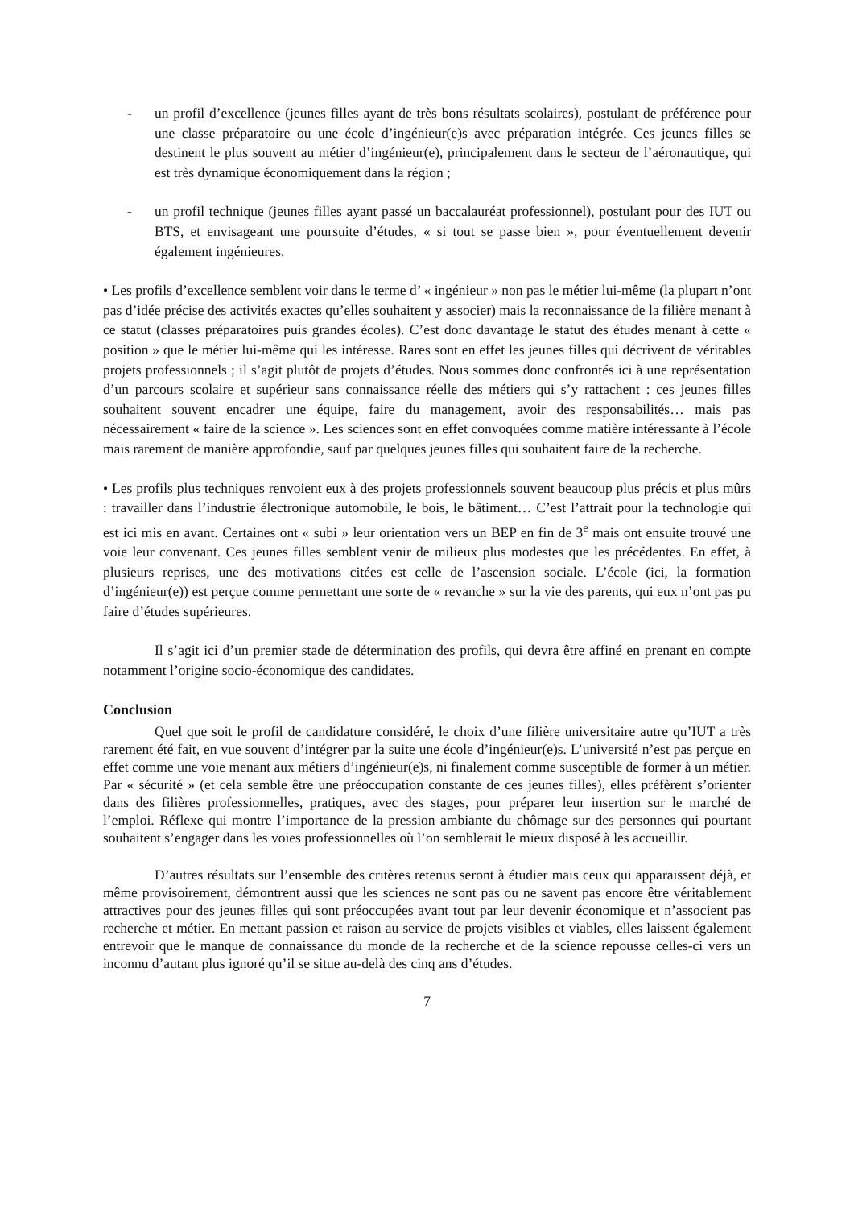- un profil d’excellence (jeunes filles ayant de très bons résultats scolaires), postulant de préférence pour une classe préparatoire ou une école d’ingénieur(e)s avec préparation intégrée. Ces jeunes filles se destinent le plus souvent au métier d’ingénieur(e), principalement dans le secteur de l’aéronautique, qui est très dynamique économiquement dans la région ;
- un profil technique (jeunes filles ayant passé un baccalauréat professionnel), postulant pour des IUT ou BTS, et envisageant une poursuite d’études, « si tout se passe bien », pour éventuellement devenir également ingénieures.
• Les profils d’excellence semblent voir dans le terme d’ « ingénieur » non pas le métier lui-même (la plupart n’ont pas d’idée précise des activités exactes qu’elles souhaitent y associer) mais la reconnaissance de la filière menant à ce statut (classes préparatoires puis grandes écoles). C’est donc davantage le statut des études menant à cette « position » que le métier lui-même qui les intéresse. Rares sont en effet les jeunes filles qui décrivent de véritables projets professionnels ; il s’agit plutôt de projets d’études. Nous sommes donc confrontés ici à une représentation d’un parcours scolaire et supérieur sans connaissance réelle des métiers qui s’y rattachent : ces jeunes filles souhaitent souvent encadrer une équipe, faire du management, avoir des responsabilités… mais pas nécessairement « faire de la science ». Les sciences sont en effet convoquées comme matière intéressante à l’école mais rarement de manière approfondie, sauf par quelques jeunes filles qui souhaitent faire de la recherche.
• Les profils plus techniques renvoient eux à des projets professionnels souvent beaucoup plus précis et plus mûrs : travailler dans l’industrie électronique automobile, le bois, le bâtiment… C’est l’attrait pour la technologie qui est ici mis en avant. Certaines ont « subi » leur orientation vers un BEP en fin de 3<sup>e</sup> mais ont ensuite trouvé une voie leur convenant. Ces jeunes filles semblent venir de milieux plus modestes que les précédentes. En effet, à plusieurs reprises, une des motivations citées est celle de l’ascension sociale. L’école (ici, la formation d’ingénieur(e)) est perçue comme permettant une sorte de « revanche » sur la vie des parents, qui eux n’ont pas pu faire d’études supérieures.
Il s’agit ici d’un premier stade de détermination des profils, qui devra être affiné en prenant en compte notamment l’origine socio-économique des candidates.
Conclusion
Quel que soit le profil de candidature considéré, le choix d’une filière universitaire autre qu’IUT a très rarement été fait, en vue souvent d’intégrer par la suite une école d’ingénieur(e)s. L’université n’est pas perçue en effet comme une voie menant aux métiers d’ingénieur(e)s, ni finalement comme susceptible de former à un métier. Par « sécurité » (et cela semble être une préoccupation constante de ces jeunes filles), elles préfèrent s’orienter dans des filières professionnelles, pratiques, avec des stages, pour préparer leur insertion sur le marché de l’emploi. Réflexe qui montre l’importance de la pression ambiante du chômage sur des personnes qui pourtant souhaitent s’engager dans les voies professionnelles où l’on semblerait le mieux disposé à les accueillir.
D’autres résultats sur l’ensemble des critères retenus seront à étudier mais ceux qui apparaissent déjà, et même provisoirement, démontrent aussi que les sciences ne sont pas ou ne savent pas encore être véritablement attractives pour des jeunes filles qui sont préoccupées avant tout par leur devenir économique et n’associent pas recherche et métier. En mettant passion et raison au service de projets visibles et viables, elles laissent également entrevoir que le manque de connaissance du monde de la recherche et de la science repousse celles-ci vers un inconnu d’autant plus ignoré qu’il se situe au-delà des cinq ans d’études.
7